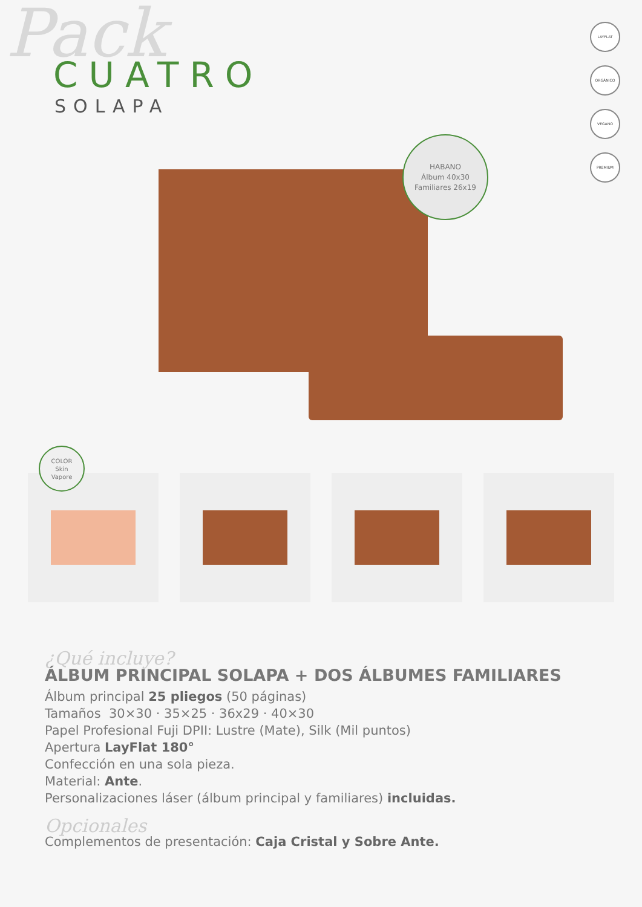Pack
CUATRO
SOLAPA
LAYFLAT
ORGÁNICO
VEGANO
PREMIUM
HABANO
Álbum 40x30
Familiares 26x19
COLOR
Skin
Vapore
¿Qué incluye?
ÁLBUM PRINCIPAL SOLAPA + DOS ÁLBUMES FAMILIARES
Álbum principal 25 pliegos (50 páginas)
Tamaños 30×30 · 35×25 · 36x29 · 40×30
Papel Profesional Fuji DPII: Lustre (Mate), Silk (Mil puntos)
Apertura LayFlat 180°
Confección en una sola pieza.
Material: Ante.
Personalizaciones láser (álbum principal y familiares) incluidas.
Opcionales
Complementos de presentación: Caja Cristal y Sobre Ante.